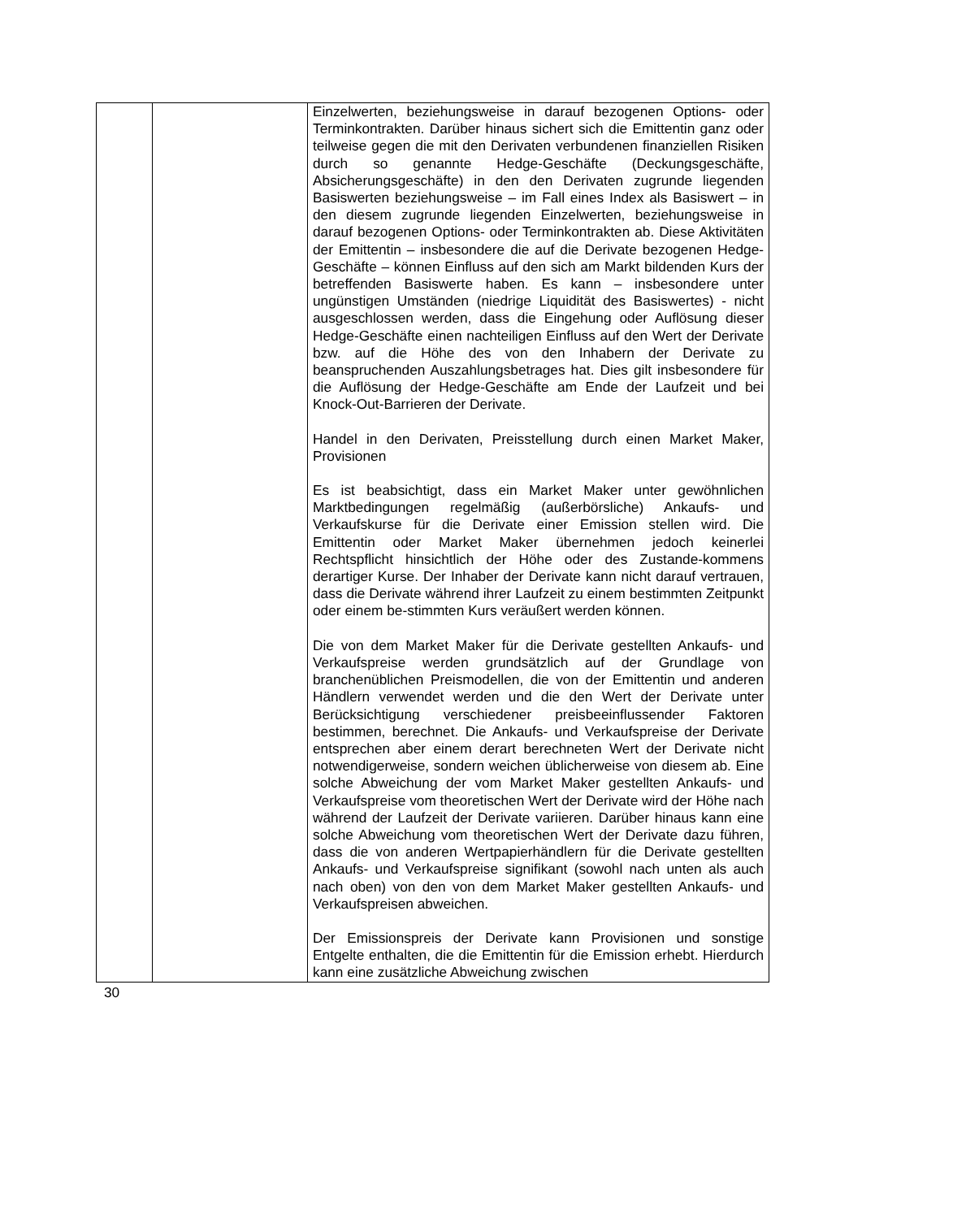| | | Einzelwerten, beziehungsweise in darauf bezogenen Options- oder Terminkontrakten. Darüber hinaus sichert sich die Emittentin ganz oder teilweise gegen die mit den Derivaten verbundenen finanziellen Risiken durch so genannte Hedge-Geschäfte (Deckungsgeschäfte, Absicherungsgeschäfte) in den den Derivaten zugrunde liegenden Basiswerten beziehungsweise – im Fall eines Index als Basiswert – in den diesem zugrunde liegenden Einzelwerten, beziehungsweise in darauf bezogenen Options- oder Terminkontrakten ab. Diese Aktivitäten der Emittentin – insbesondere die auf die Derivate bezogenen Hedge-Geschäfte – können Einfluss auf den sich am Markt bildenden Kurs der betreffenden Basiswerte haben. Es kann – insbesondere unter ungünstigen Umständen (niedrige Liquidität des Basiswertes) - nicht ausgeschlossen werden, dass die Eingehung oder Auflösung dieser Hedge-Geschäfte einen nachteiligen Einfluss auf den Wert der Derivate bzw. auf die Höhe des von den Inhabern der Derivate zu beanspruchenden Auszahlungsbetrages hat. Dies gilt insbesondere für die Auflösung der Hedge-Geschäfte am Ende der Laufzeit und bei Knock-Out-Barrieren der Derivate. Handel in den Derivaten, Preisstellung durch einen Market Maker, Provisionen Es ist beabsichtigt, dass ein Market Maker unter gewöhnlichen Marktbedingungen regelmäßig (außerbörsliche) Ankaufs- und Verkaufskurse für die Derivate einer Emission stellen wird. Die Emittentin oder Market Maker übernehmen jedoch keinerlei Rechtspflicht hinsichtlich der Höhe oder des Zustande-kommens derartiger Kurse. Der Inhaber der Derivate kann nicht darauf vertrauen, dass die Derivate während ihrer Laufzeit zu einem bestimmten Zeitpunkt oder einem be-stimmten Kurs veräußert werden können. Die von dem Market Maker für die Derivate gestellten Ankaufs- und Verkaufspreise werden grundsätzlich auf der Grundlage von branchenüblichen Preismodellen, die von der Emittentin und anderen Händlern verwendet werden und die den Wert der Derivate unter Berücksichtigung verschiedener preisbeeinflussender Faktoren bestimmen, berechnet. Die Ankaufs- und Verkaufspreise der Derivate entsprechen aber einem derart berechneten Wert der Derivate nicht notwendigerweise, sondern weichen üblicherweise von diesem ab. Eine solche Abweichung der vom Market Maker gestellten Ankaufs- und Verkaufspreise vom theoretischen Wert der Derivate wird der Höhe nach während der Laufzeit der Derivate variieren. Darüber hinaus kann eine solche Abweichung vom theoretischen Wert der Derivate dazu führen, dass die von anderen Wertpapierhändlern für die Derivate gestellten Ankaufs- und Verkaufspreise signifikant (sowohl nach unten als auch nach oben) von den von dem Market Maker gestellten Ankaufs- und Verkaufspreisen abweichen. Der Emissionspreis der Derivate kann Provisionen und sonstige Entgelte enthalten, die die Emittentin für die Emission erhebt. Hierdurch kann eine zusätzliche Abweichung zwischen |
30